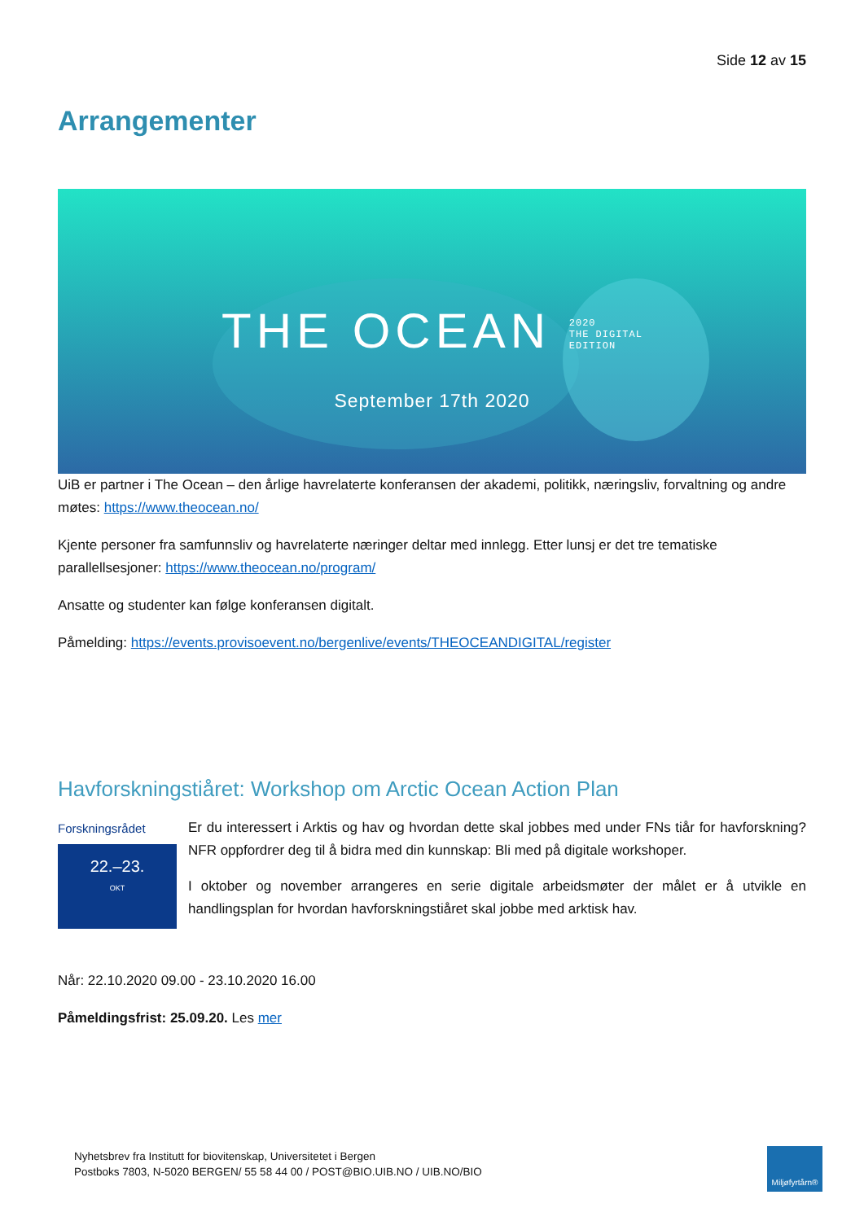Side 12 av 15
Arrangementer
THE OCEAN 2020
THE DIGITAL
EDITION
September 17th 2020
UiB er partner i The Ocean – den årlige havrelaterte konferansen der akademi, politikk, næringsliv, forvaltning og andre møtes: https://www.theocean.no/
Kjente personer fra samfunnsliv og havrelaterte næringer deltar med innlegg. Etter lunsj er det tre tematiske parallellsesjoner: https://www.theocean.no/program/
Ansatte og studenter kan følge konferansen digitalt.
Påmelding: https://events.provisoevent.no/bergenlive/events/THEOCEANDIGITAL/register
Havforskningstiåret: Workshop om Arctic Ocean Action Plan
Forskningsrådet
22.–23.
OKT
Er du interessert i Arktis og hav og hvordan dette skal jobbes med under FNs tiår for havforskning? NFR oppfordrer deg til å bidra med din kunnskap: Bli med på digitale workshoper.
I oktober og november arrangeres en serie digitale arbeidsmøter der målet er å utvikle en handlingsplan for hvordan havforskningstiåret skal jobbe med arktisk hav.
Når: 22.10.2020 09.00 - 23.10.2020 16.00
Påmeldingsfrist: 25.09.20. Les mer
Nyhetsbrev fra Institutt for biovitenskap, Universitetet i Bergen
Postboks 7803, N-5020 BERGEN/ 55 58 44 00 / POST@BIO.UIB.NO / UIB.NO/BIO
Miljøfyrtårn®